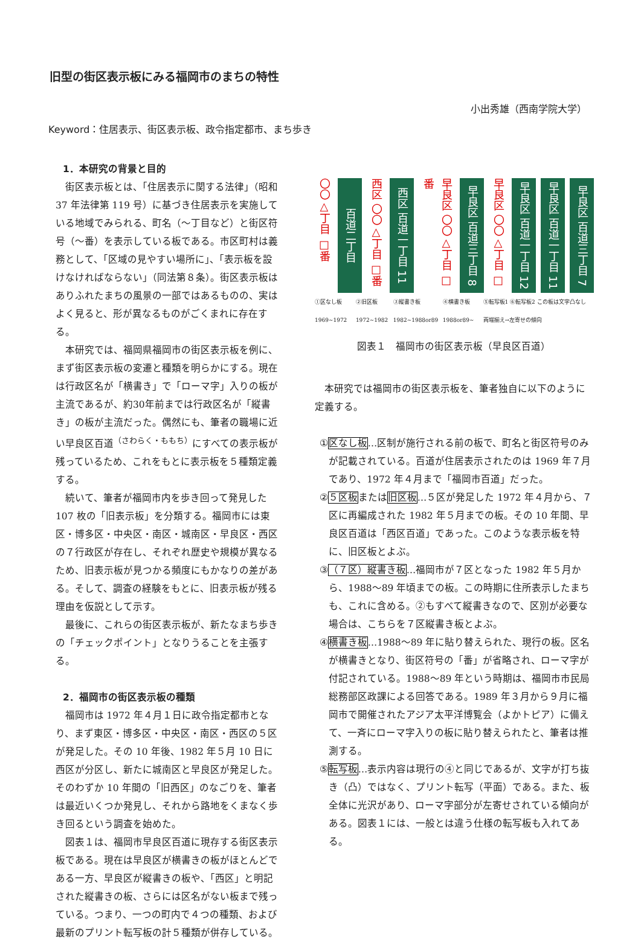旧型の街区表示板にみる福岡市のまちの特性
小出秀雄（西南学院大学）
Keyword：住居表示、街区表示板、政令指定都市、まち歩き
1．本研究の背景と目的
街区表示板とは、「住居表示に関する法律」（昭和 37 年法律第 119 号）に基づき住居表示を実施している地域でみられる、町名（～丁目など）と街区符号（～番）を表示している板である。市区町村は義務として、「区域の見やすい場所に」、「表示板を設けなければならない」（同法第８条）。街区表示板はありふれたまちの風景の一部ではあるものの、実はよく見ると、形が異なるものがごくまれに存在する。
本研究では、福岡県福岡市の街区表示板を例に、まず街区表示板の変遷と種類を明らかにする。現在は行政区名が「横書き」で「ローマ字」入りの板が主流であるが、約30年前までは行政区名が「縦書き」の板が主流だった。偶然にも、筆者の職場に近い早良区百道<sup>（さわらく・ももち）</sup>にすべての表示板が残っているため、これをもとに表示板を５種類定義する。
続いて、筆者が福岡市内を歩き回って発見した 107 枚の「旧表示板」を分類する。福岡市には東区・博多区・中央区・南区・城南区・早良区・西区の７行政区が存在し、それぞれ歴史や規模が異なるため、旧表示板が見つかる頻度にもかなりの差がある。そして、調査の経験をもとに、旧表示板が残る理由を仮説として示す。
最後に、これらの街区表示板が、新たなまち歩きの「チェックポイント」となりうることを主張する。
2．福岡市の街区表示板の種類
福岡市は 1972 年４月１日に政令指定都市となり、まず東区・博多区・中央区・南区・西区の５区が発足した。その 10 年後、1982 年５月 10 日に西区が分区し、新たに城南区と早良区が発足した。そのわずか 10 年間の「旧西区」のなごりを、筆者は最近いくつか発見し、それから路地をくまなく歩き回るという調査を始めた。
図表１は、福岡市早良区百道に現存する街区表示板である。現在は早良区が横書きの板がほとんどである一方、早良区が縦書きの板や、「西区」と明記された縦書きの板、さらには区名がない板まで残っている。つまり、一つの町内で４つの種類、および最新のプリント転写板の計５種類が併存している。
〇〇△丁目 □番
百道二丁目
西区 〇〇△丁目 □番
西区 百道一丁目 11
早良区 〇〇△丁目 □番
早良区 百道三丁目 8
早良区 〇〇△丁目 □
早良区 百道一丁目 12
早良区 百道一丁目 11
早良区 百道三丁目 7
①区なし板 1969~1972 ②旧区板 1972~1982 ③縦書き板 1982~1988or89 ④横書き板 1988or89~ ⑤転写板1 ⑥転写板2 この板は文字凸なし 両端揃え→左寄せの傾向
図表１　福岡市の街区表示板（早良区百道）
本研究では福岡市の街区表示板を、筆者独自に以下のように定義する。
①区なし板…区制が施行される前の板で、町名と街区符号のみが記載されている。百道が住居表示されたのは 1969 年７月であり、1972 年４月まで「福岡市百道」だった。
②５区板または旧区板…５区が発足した 1972 年４月から、７区に再編成された 1982 年５月までの板。その 10 年間、早良区百道は「西区百道」であった。このような表示板を特に、旧区板とよぶ。
③（７区）縦書き板…福岡市が７区となった 1982 年５月から、1988～89 年頃までの板。この時期に住所表示したまちも、これに含める。②もすべて縦書きなので、区別が必要な場合は、こちらを７区縦書き板とよぶ。
④横書き板…1988～89 年に貼り替えられた、現行の板。区名が横書きとなり、街区符号の「番」が省略され、ローマ字が付記されている。1988～89 年という時期は、福岡市市民局総務部区政課による回答である。1989 年３月から９月に福岡市で開催されたアジア太平洋博覧会（よかトピア）に備えて、一斉にローマ字入りの板に貼り替えられたと、筆者は推測する。
⑤転写板…表示内容は現行の④と同じであるが、文字が打ち抜き（凸）ではなく、プリント転写（平面）である。また、板全体に光沢があり、ローマ字部分が左寄せされている傾向がある。図表１には、一般とは違う仕様の転写板も入れてある。